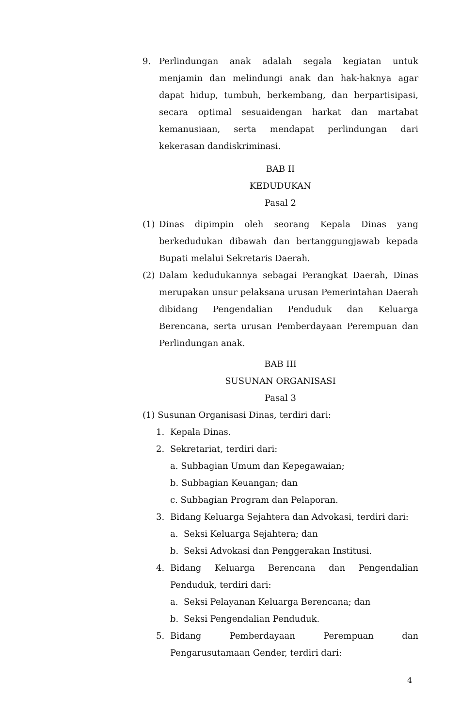9. Perlindungan anak adalah segala kegiatan untuk menjamin dan melindungi anak dan hak-haknya agar dapat hidup, tumbuh, berkembang, dan berpartisipasi, secara optimal sesuaidengan harkat dan martabat kemanusiaan, serta mendapat perlindungan dari kekerasan dandiskriminasi.
BAB II
KEDUDUKAN
Pasal 2
(1) Dinas dipimpin oleh seorang Kepala Dinas yang berkedudukan dibawah dan bertanggungjawab kepada Bupati melalui Sekretaris Daerah.
(2) Dalam kedudukannya sebagai Perangkat Daerah, Dinas merupakan unsur pelaksana urusan Pemerintahan Daerah dibidang Pengendalian Penduduk dan Keluarga Berencana, serta urusan Pemberdayaan Perempuan dan Perlindungan anak.
BAB III
SUSUNAN ORGANISASI
Pasal 3
(1) Susunan Organisasi Dinas, terdiri dari:
1. Kepala Dinas.
2. Sekretariat, terdiri dari:
a. Subbagian Umum dan Kepegawaian;
b. Subbagian Keuangan; dan
c. Subbagian Program dan Pelaporan.
3. Bidang Keluarga Sejahtera dan Advokasi, terdiri dari:
a. Seksi Keluarga Sejahtera; dan
b. Seksi Advokasi dan Penggerakan Institusi.
4. Bidang Keluarga Berencana dan Pengendalian Penduduk, terdiri dari:
a. Seksi Pelayanan Keluarga Berencana; dan
b. Seksi Pengendalian Penduduk.
5. Bidang Pemberdayaan Perempuan dan Pengarusutamaan Gender, terdiri dari:
4